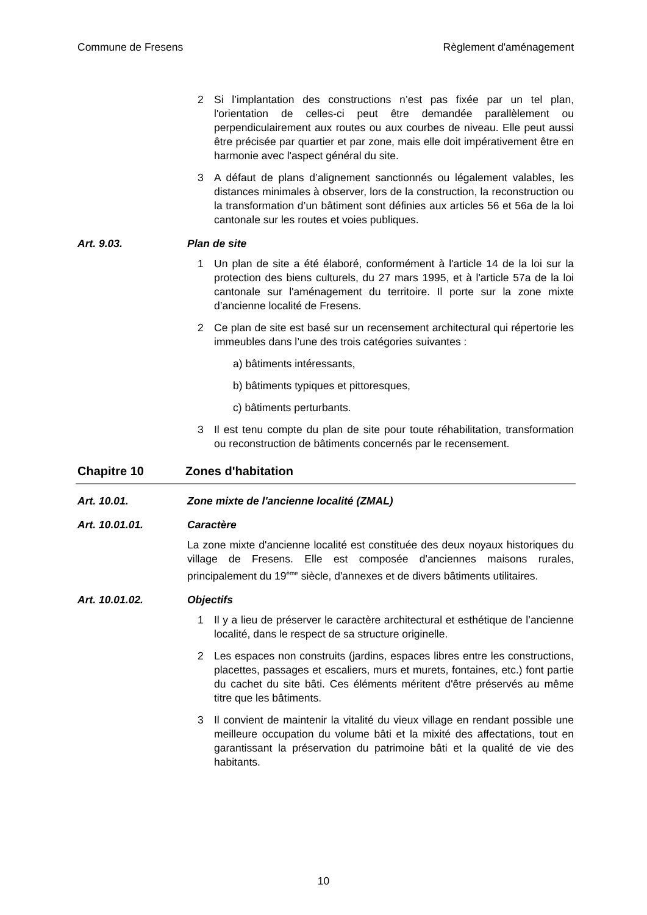Commune de Fresens Règlement d'aménagement
2 Si l’implantation des constructions n’est pas fixée par un tel plan, l'orientation de celles-ci peut être demandée parallèlement ou perpendiculairement aux routes ou aux courbes de niveau. Elle peut aussi être précisée par quartier et par zone, mais elle doit impérativement être en harmonie avec l'aspect général du site.
3 A défaut de plans d’alignement sanctionnés ou légalement valables, les distances minimales à observer, lors de la construction, la reconstruction ou la transformation d’un bâtiment sont définies aux articles 56 et 56a de la loi cantonale sur les routes et voies publiques.
Art. 9.03. Plan de site
1 Un plan de site a été élaboré, conformément à l'article 14 de la loi sur la protection des biens culturels, du 27 mars 1995, et à l'article 57a de la loi cantonale sur l'aménagement du territoire. Il porte sur la zone mixte d’ancienne localité de Fresens.
2 Ce plan de site est basé sur un recensement architectural qui répertorie les immeubles dans l’une des trois catégories suivantes :
a) bâtiments intéressants,
b) bâtiments typiques et pittoresques,
c) bâtiments perturbants.
3 Il est tenu compte du plan de site pour toute réhabilitation, transformation ou reconstruction de bâtiments concernés par le recensement.
Chapitre 10 Zones d'habitation
Art. 10.01. Zone mixte de l'ancienne localité (ZMAL)
Art. 10.01.01. Caractère
La zone mixte d'ancienne localité est constituée des deux noyaux historiques du village de Fresens. Elle est composée d'anciennes maisons rurales, principalement du 19<sup>ème</sup> siècle, d'annexes et de divers bâtiments utilitaires.
Art. 10.01.02. Objectifs
1 Il y a lieu de préserver le caractère architectural et esthétique de l’ancienne localité, dans le respect de sa structure originelle.
2 Les espaces non construits (jardins, espaces libres entre les constructions, placettes, passages et escaliers, murs et murets, fontaines, etc.) font partie du cachet du site bâti. Ces éléments méritent d'être préservés au même titre que les bâtiments.
3 Il convient de maintenir la vitalité du vieux village en rendant possible une meilleure occupation du volume bâti et la mixité des affectations, tout en garantissant la préservation du patrimoine bâti et la qualité de vie des habitants.
10